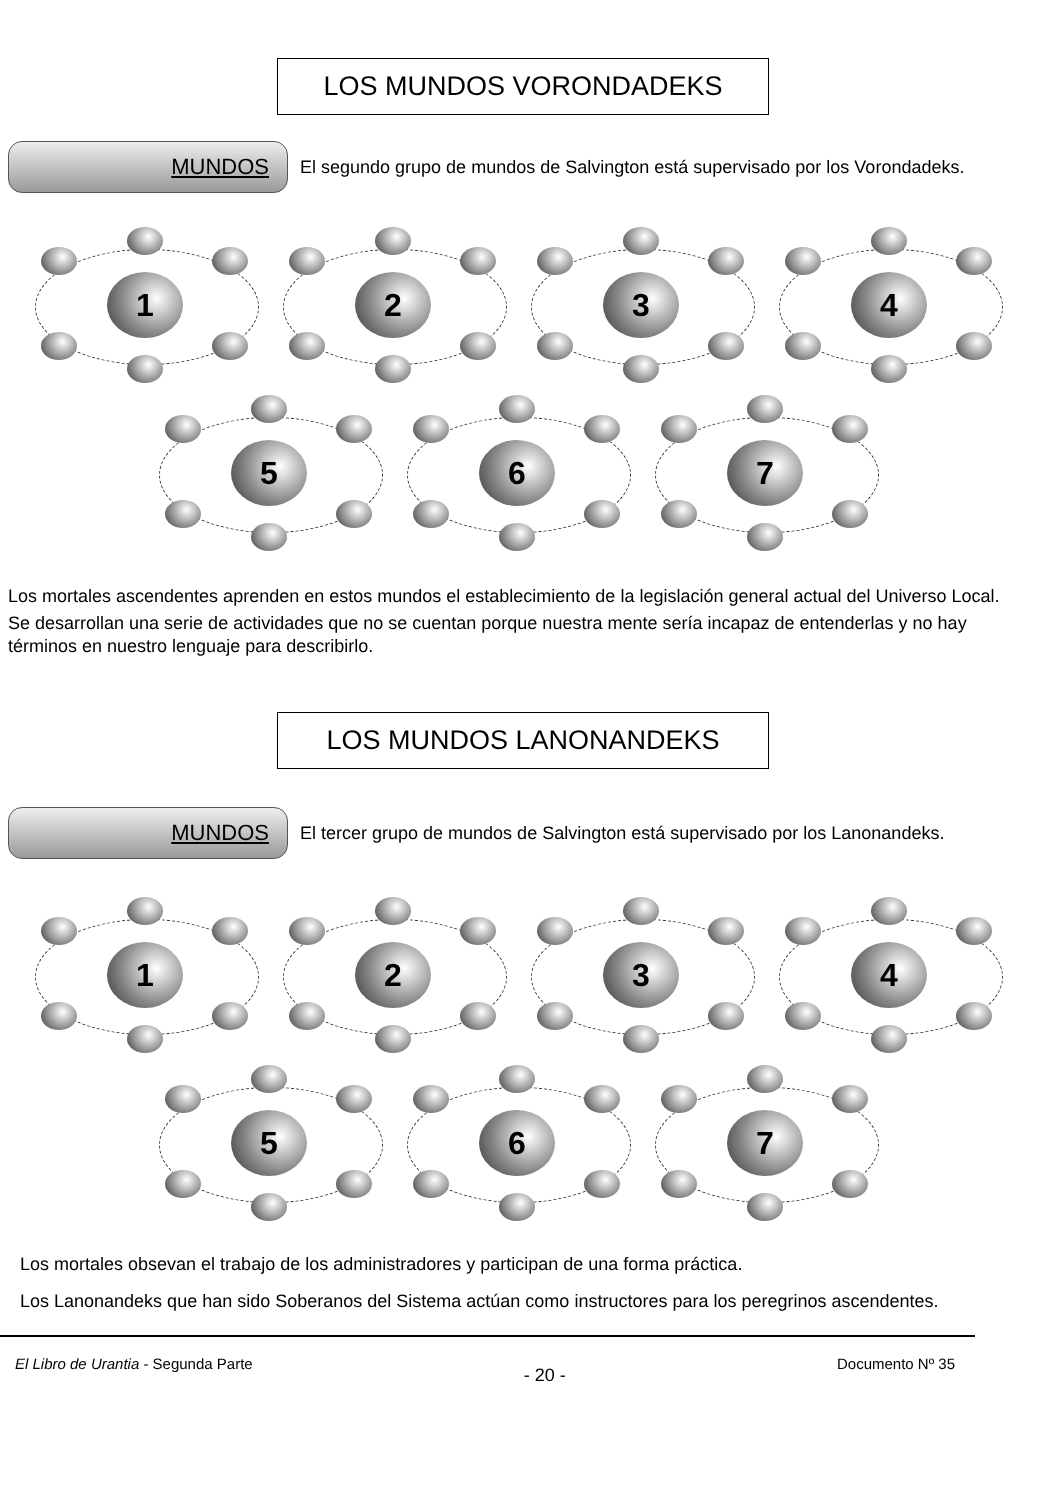LOS MUNDOS VORONDADEKS
MUNDOS
El segundo grupo de mundos de Salvington está supervisado por los Vorondadeks.
1
2
3
4
5
6
7
Los mortales ascendentes aprenden en estos mundos el establecimiento de la legislación general actual del Universo Local.
Se desarrollan una serie de actividades que no se cuentan porque nuestra mente sería incapaz de entenderlas y no hay términos en nuestro lenguaje para describirlo.
LOS MUNDOS LANONANDEKS
MUNDOS
El tercer grupo de mundos de Salvington está supervisado por los Lanonandeks.
1
2
3
4
5
6
7
Los mortales obsevan el trabajo de los administradores y participan de una forma práctica.
Los Lanonandeks que han sido Soberanos del Sistema actúan como instructores para los peregrinos ascendentes.
El Libro de Urantia - Segunda Parte - 20 - Documento Nº 35